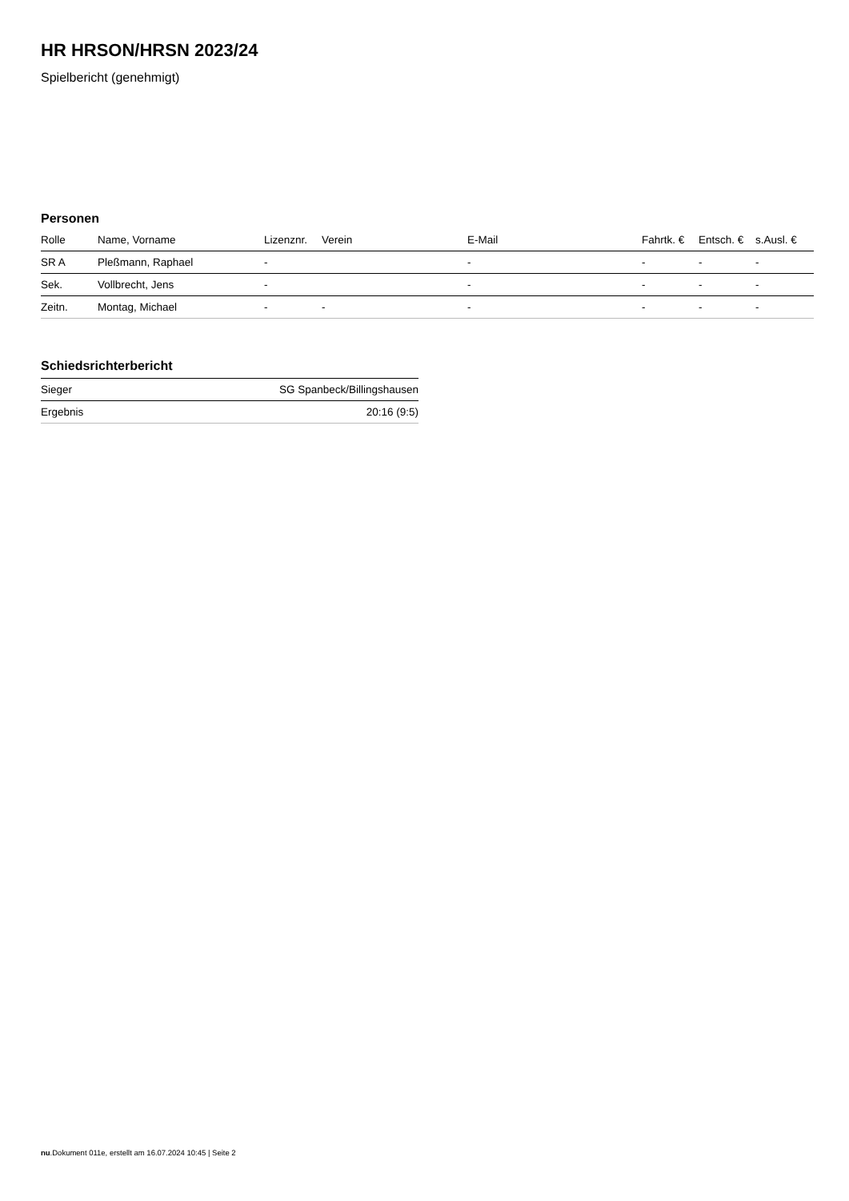HR HRSON/HRSN 2023/24
Spielbericht (genehmigt)
Personen
| Rolle | Name, Vorname | Lizenznr. | Verein | E-Mail | Fahrtk. € | Entsch. € | s.Ausl. € |
| --- | --- | --- | --- | --- | --- | --- | --- |
| SR A | Pleßmann, Raphael | - | | - | - | - | - |
| Sek. | Vollbrecht, Jens | - | | - | - | - | - |
| Zeitn. | Montag, Michael | - | - | - | - | - | - |
Schiedsrichterbericht
| Sieger | SG Spanbeck/Billingshausen |
| Ergebnis | 20:16 (9:5) |
nu.Dokument 011e, erstellt am 16.07.2024 10:45 | Seite 2